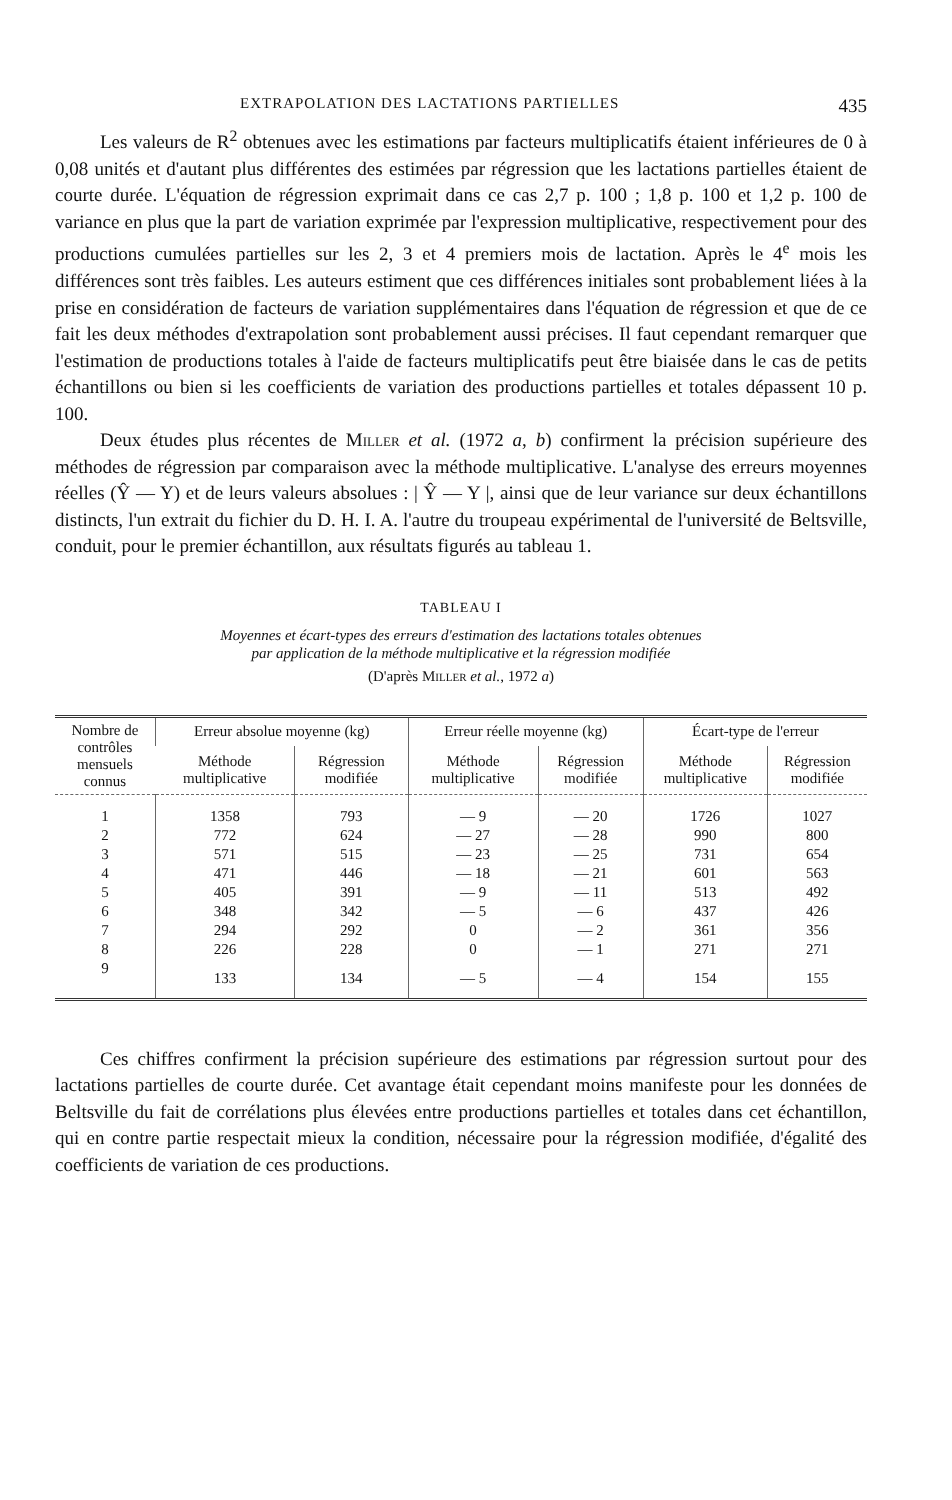EXTRAPOLATION DES LACTATIONS PARTIELLES 435
Les valeurs de R<sup>2</sup> obtenues avec les estimations par facteurs multiplicatifs étaient inférieures de 0 à 0,08 unités et d'autant plus différentes des estimées par régression que les lactations partielles étaient de courte durée. L'équation de régression exprimait dans ce cas 2,7 p. 100 ; 1,8 p. 100 et 1,2 p. 100 de variance en plus que la part de variation exprimée par l'expression multiplicative, respectivement pour des productions cumulées partielles sur les 2, 3 et 4 premiers mois de lactation. Après le 4<sup>e</sup> mois les différences sont très faibles. Les auteurs estiment que ces différences initiales sont probablement liées à la prise en considération de facteurs de variation supplémentaires dans l'équation de régression et que de ce fait les deux méthodes d'extrapolation sont probablement aussi précises. Il faut cependant remarquer que l'estimation de productions totales à l'aide de facteurs multiplicatifs peut être biaisée dans le cas de petits échantillons ou bien si les coefficients de variation des productions partielles et totales dépassent 10 p. 100.
Deux études plus récentes de Miller et al. (1972 a, b) confirment la précision supérieure des méthodes de régression par comparaison avec la méthode multiplicative. L'analyse des erreurs moyennes réelles (Ŷ — Y) et de leurs valeurs absolues : | Ŷ — Y |, ainsi que de leur variance sur deux échantillons distincts, l'un extrait du fichier du D. H. I. A. l'autre du troupeau expérimental de l'université de Beltsville, conduit, pour le premier échantillon, aux résultats figurés au tableau 1.
TABLEAU I
Moyennes et écart-types des erreurs d'estimation des lactations totales obtenues
par application de la méthode multiplicative et la régression modifiée
(D'après Miller et al., 1972 a)
| Nombre de contrôles mensuels connus | Erreur absolue moyenne (kg) | | Erreur réelle moyenne (kg) | | Écart-type de l'erreur | |
| --- | --- | --- | --- | --- | --- | --- |
| | Méthode multiplicative | Régression modifiée | Méthode multiplicative | Régression modifiée | Méthode multiplicative | Régression modifiée |
| 1 | 1358 | 793 | — 9 | — 20 | 1726 | 1027 |
| 2 | 772 | 624 | — 27 | — 28 | 990 | 800 |
| 3 | 571 | 515 | — 23 | — 25 | 731 | 654 |
| 4 | 471 | 446 | — 18 | — 21 | 601 | 563 |
| 5 | 405 | 391 | — 9 | — 11 | 513 | 492 |
| 6 | 348 | 342 | — 5 | — 6 | 437 | 426 |
| 7 | 294 | 292 | 0 | — 2 | 361 | 356 |
| 8 | 226 | 228 | 0 | — 1 | 271 | 271 |
| 9 | 133 | 134 | — 5 | — 4 | 154 | 155 |
Ces chiffres confirment la précision supérieure des estimations par régression surtout pour des lactations partielles de courte durée. Cet avantage était cependant moins manifeste pour les données de Beltsville du fait de corrélations plus élevées entre productions partielles et totales dans cet échantillon, qui en contre partie respectait mieux la condition, nécessaire pour la régression modifiée, d'égalité des coefficients de variation de ces productions.